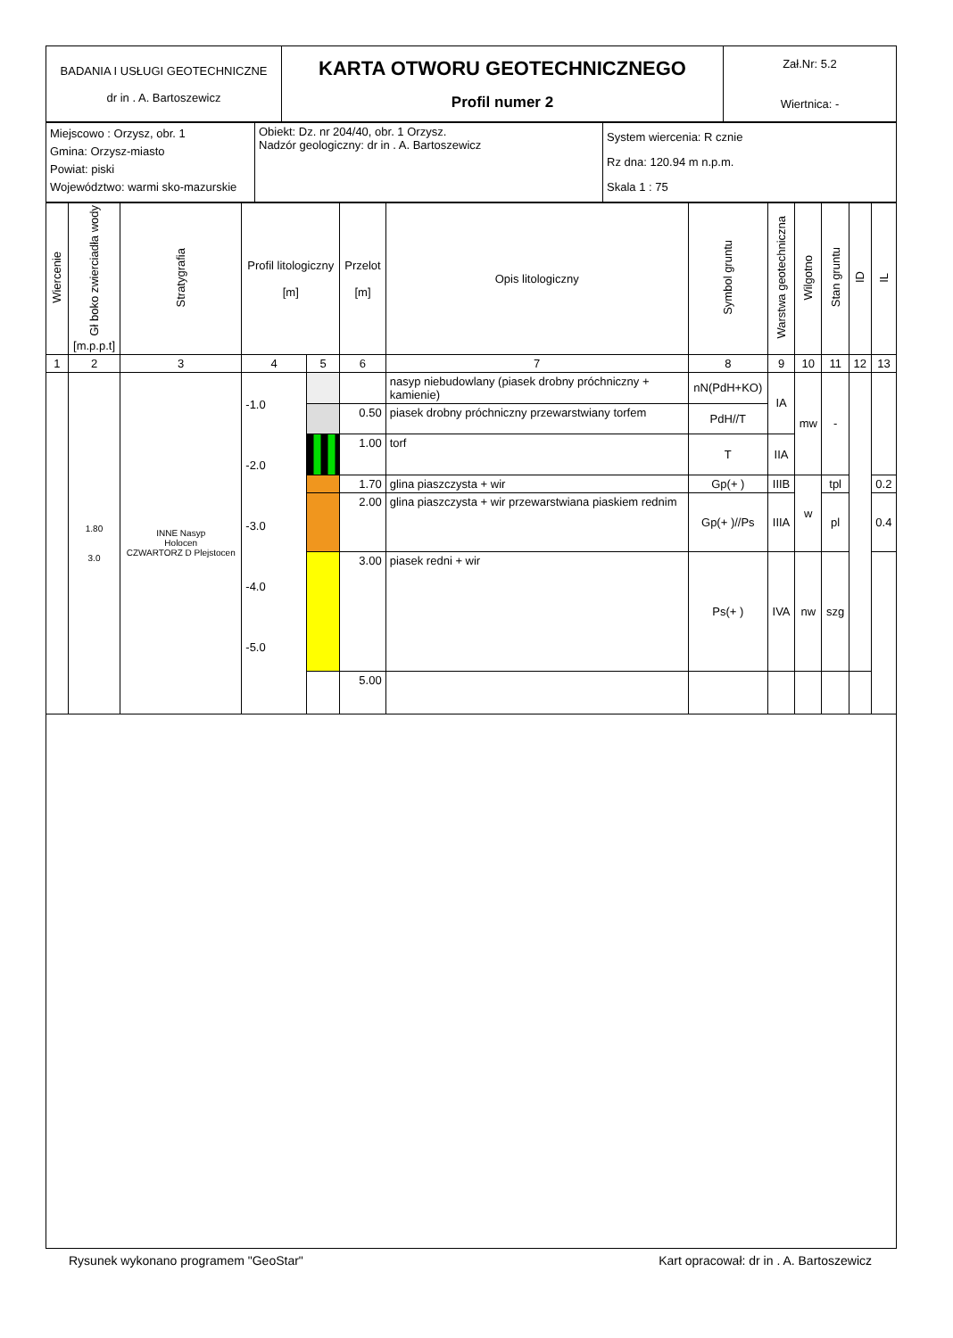| BADANIA I USŁUGI GEOTECHNICZNE dr in . A. Bartoszewicz | KARTA OTWORU GEOTECHNICZNEGO Profil numer 2 | Zał.Nr: 5.2 Wiertnica: - |
| Miejscowo : Orzysz, obr. 1 Gmina: Orzysz-miasto Powiat: piski Województwo: warmi sko-mazurskie | Obiekt: Dz. nr 204/40, obr. 1 Orzysz. Nadzór geologiczny: dr in . A. Bartoszewicz | System wiercenia: R cznie Rz dna: 120.94 m n.p.m. Skala 1 : 75 |
| Wiercenie | Gł boko zwierciadła wody [m.p.p.t] | Stratygrafia | Profil litologiczny [m] | | Przelot [m] | Opis litologiczny | Symbol gruntu | Warstwa geotechniczna | Wilgotno | Stan gruntu | ID | IL |
| 1 | 2 | 3 | 4 | 5 | 6 | 7 | 8 | 9 | 10 | 11 | 12 | 13 |
| | 1.80 3.0 | INNE Nasyp Holocen CZWARTORZ D Plejstocen | -1.0 -2.0 -3.0 -4.0 -5.0 | | | nasyp niebudowlany (piasek drobny próchniczny + kamienie) | nN(PdH+KO) | IA | mw | - | | |
| | | | | | 0.50 | piasek drobny próchniczny przewarstwiany torfem | PdH//T | | | | | |
| | | | | | 1.00 | torf | T | IIA | | | | |
| | | | | | 1.70 | glina piaszczysta + wir | Gp(+ ) | IIIB | w | tpl | | 0.2 |
| | | | | | 2.00 | glina piaszczysta + wir przewarstwiana piaskiem rednim | Gp(+ )//Ps | IIIA | | pl | | 0.4 |
| | | | | | 3.00 | piasek redni + wir | Ps(+ ) | IVA | nw | szg | | |
| | | | | | 5.00 | | | | | | | |
Rysunek wykonano programem "GeoStar" Kart opracował: dr in . A. Bartoszewicz